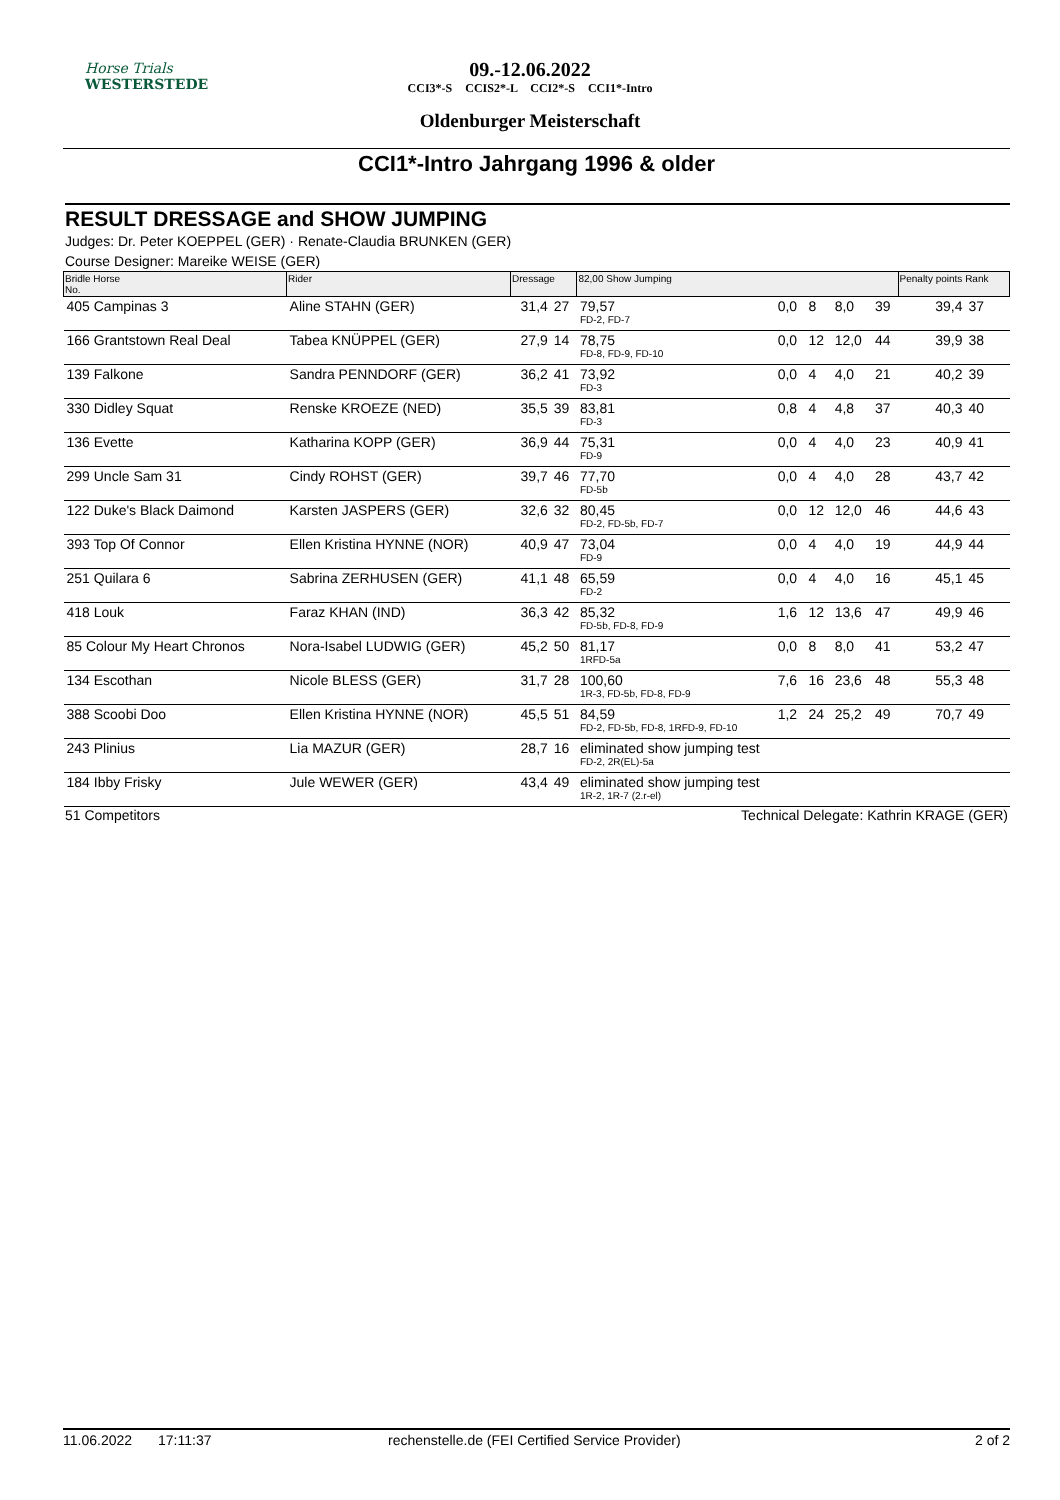Horse Trials
WESTERSTEDE
09.-12.06.2022
CCI3*-S CCIS2*-L CCI2*-S CCI1*-Intro
Oldenburger Meisterschaft
CCI1*-Intro Jahrgang 1996 & older
RESULT DRESSAGE and SHOW JUMPING
Judges: Dr. Peter KOEPPEL (GER) · Renate-Claudia BRUNKEN (GER)
Course Designer: Mareike WEISE (GER)
| Bridle Horse No. | Rider | Dressage | | 82,00 Show Jumping | | | | | Penalty points Rank | |
| --- | --- | --- | --- | --- | --- | --- | --- | --- | --- | --- |
| 405 Campinas 3 | Aline STAHN (GER) | 31,4 | 27 | 79,57 FD-2, FD-7 | 0,0 | 8 | 8,0 | 39 | 39,4 | 37 |
| 166 Grantstown Real Deal | Tabea KNÜPPEL (GER) | 27,9 | 14 | 78,75 FD-8, FD-9, FD-10 | 0,0 | 12 | 12,0 | 44 | 39,9 | 38 |
| 139 Falkone | Sandra PENNDORF (GER) | 36,2 | 41 | 73,92 FD-3 | 0,0 | 4 | 4,0 | 21 | 40,2 | 39 |
| 330 Didley Squat | Renske KROEZE (NED) | 35,5 | 39 | 83,81 FD-3 | 0,8 | 4 | 4,8 | 37 | 40,3 | 40 |
| 136 Evette | Katharina KOPP (GER) | 36,9 | 44 | 75,31 FD-9 | 0,0 | 4 | 4,0 | 23 | 40,9 | 41 |
| 299 Uncle Sam 31 | Cindy ROHST (GER) | 39,7 | 46 | 77,70 FD-5b | 0,0 | 4 | 4,0 | 28 | 43,7 | 42 |
| 122 Duke's Black Daimond | Karsten JASPERS (GER) | 32,6 | 32 | 80,45 FD-2, FD-5b, FD-7 | 0,0 | 12 | 12,0 | 46 | 44,6 | 43 |
| 393 Top Of Connor | Ellen Kristina HYNNE (NOR) | 40,9 | 47 | 73,04 FD-9 | 0,0 | 4 | 4,0 | 19 | 44,9 | 44 |
| 251 Quilara 6 | Sabrina ZERHUSEN (GER) | 41,1 | 48 | 65,59 FD-2 | 0,0 | 4 | 4,0 | 16 | 45,1 | 45 |
| 418 Louk | Faraz KHAN (IND) | 36,3 | 42 | 85,32 FD-5b, FD-8, FD-9 | 1,6 | 12 | 13,6 | 47 | 49,9 | 46 |
| 85 Colour My Heart Chronos | Nora-Isabel LUDWIG (GER) | 45,2 | 50 | 81,17 1RFD-5a | 0,0 | 8 | 8,0 | 41 | 53,2 | 47 |
| 134 Escothan | Nicole BLESS (GER) | 31,7 | 28 | 100,60 1R-3, FD-5b, FD-8, FD-9 | 7,6 | 16 | 23,6 | 48 | 55,3 | 48 |
| 388 Scoobi Doo | Ellen Kristina HYNNE (NOR) | 45,5 | 51 | 84,59 FD-2, FD-5b, FD-8, 1RFD-9, FD-10 | 1,2 | 24 | 25,2 | 49 | 70,7 | 49 |
| 243 Plinius | Lia MAZUR (GER) | 28,7 | 16 | eliminated show jumping test FD-2, 2R(EL)-5a | | | | | | |
| 184 Ibby Frisky | Jule WEWER (GER) | 43,4 | 49 | eliminated show jumping test 1R-2, 1R-7 (2.r-el) | | | | | | |
51 Competitors Technical Delegate: Kathrin KRAGE (GER)
11.06.2022 17:11:37 rechenstelle.de (FEI Certified Service Provider) 2 of 2